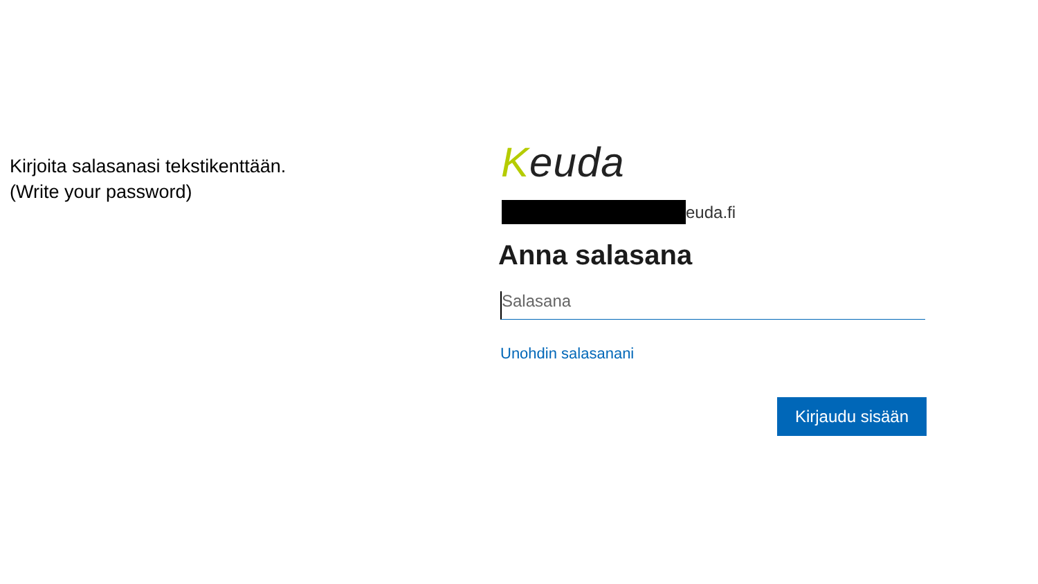Kirjoita salasanasi tekstikenttään.
(Write your password)
Keuda
euda.fi
Anna salasana
Salasana
Unohdin salasanani
Kirjaudu sisään